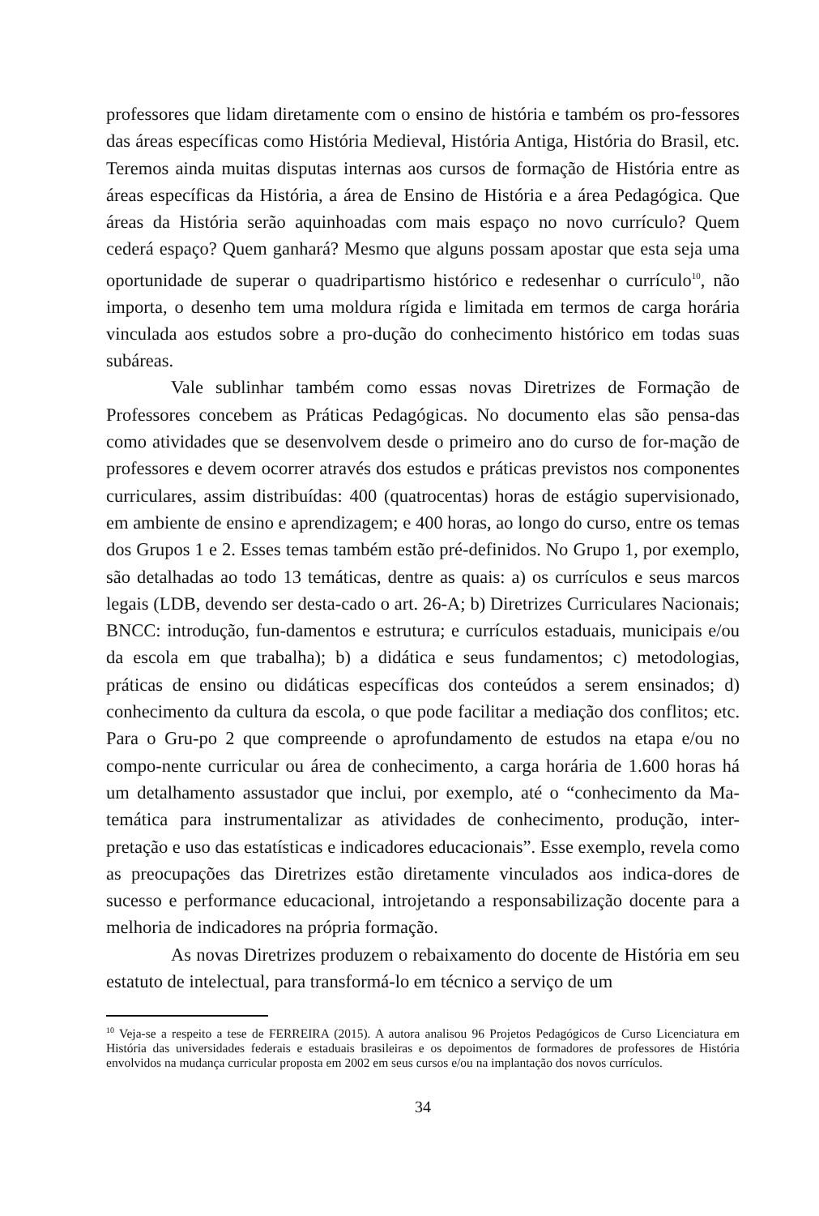professores que lidam diretamente com o ensino de história e também os pro-fessores das áreas específicas como História Medieval, História Antiga, História do Brasil, etc. Teremos ainda muitas disputas internas aos cursos de formação de História entre as áreas específicas da História, a área de Ensino de História e a área Pedagógica. Que áreas da História serão aquinhoadas com mais espaço no novo currículo? Quem cederá espaço? Quem ganhará? Mesmo que alguns possam apostar que esta seja uma oportunidade de superar o quadripartismo histórico e redesenhar o currículo<sup>10</sup>, não importa, o desenho tem uma moldura rígida e limitada em termos de carga horária vinculada aos estudos sobre a pro-dução do conhecimento histórico em todas suas subáreas.
Vale sublinhar também como essas novas Diretrizes de Formação de Professores concebem as Práticas Pedagógicas. No documento elas são pensa-das como atividades que se desenvolvem desde o primeiro ano do curso de for-mação de professores e devem ocorrer através dos estudos e práticas previstos nos componentes curriculares, assim distribuídas: 400 (quatrocentas) horas de estágio supervisionado, em ambiente de ensino e aprendizagem; e 400 horas, ao longo do curso, entre os temas dos Grupos 1 e 2. Esses temas também estão pré-definidos. No Grupo 1, por exemplo, são detalhadas ao todo 13 temáticas, dentre as quais: a) os currículos e seus marcos legais (LDB, devendo ser desta-cado o art. 26-A; b) Diretrizes Curriculares Nacionais; BNCC: introdução, fun-damentos e estrutura; e currículos estaduais, municipais e/ou da escola em que trabalha); b) a didática e seus fundamentos; c) metodologias, práticas de ensino ou didáticas específicas dos conteúdos a serem ensinados; d) conhecimento da cultura da escola, o que pode facilitar a mediação dos conflitos; etc. Para o Gru-po 2 que compreende o aprofundamento de estudos na etapa e/ou no compo-nente curricular ou área de conhecimento, a carga horária de 1.600 horas há um detalhamento assustador que inclui, por exemplo, até o “conhecimento da Ma-temática para instrumentalizar as atividades de conhecimento, produção, inter-pretação e uso das estatísticas e indicadores educacionais”. Esse exemplo, revela como as preocupações das Diretrizes estão diretamente vinculados aos indica-dores de sucesso e performance educacional, introjetando a responsabilização docente para a melhoria de indicadores na própria formação.
As novas Diretrizes produzem o rebaixamento do docente de História em seu estatuto de intelectual, para transformá-lo em técnico a serviço de um
<sup>10</sup> Veja-se a respeito a tese de FERREIRA (2015). A autora analisou 96 Projetos Pedagógicos de Curso Licenciatura em História das universidades federais e estaduais brasileiras e os depoimentos de formadores de professores de História envolvidos na mudança curricular proposta em 2002 em seus cursos e/ou na implantação dos novos currículos.
34